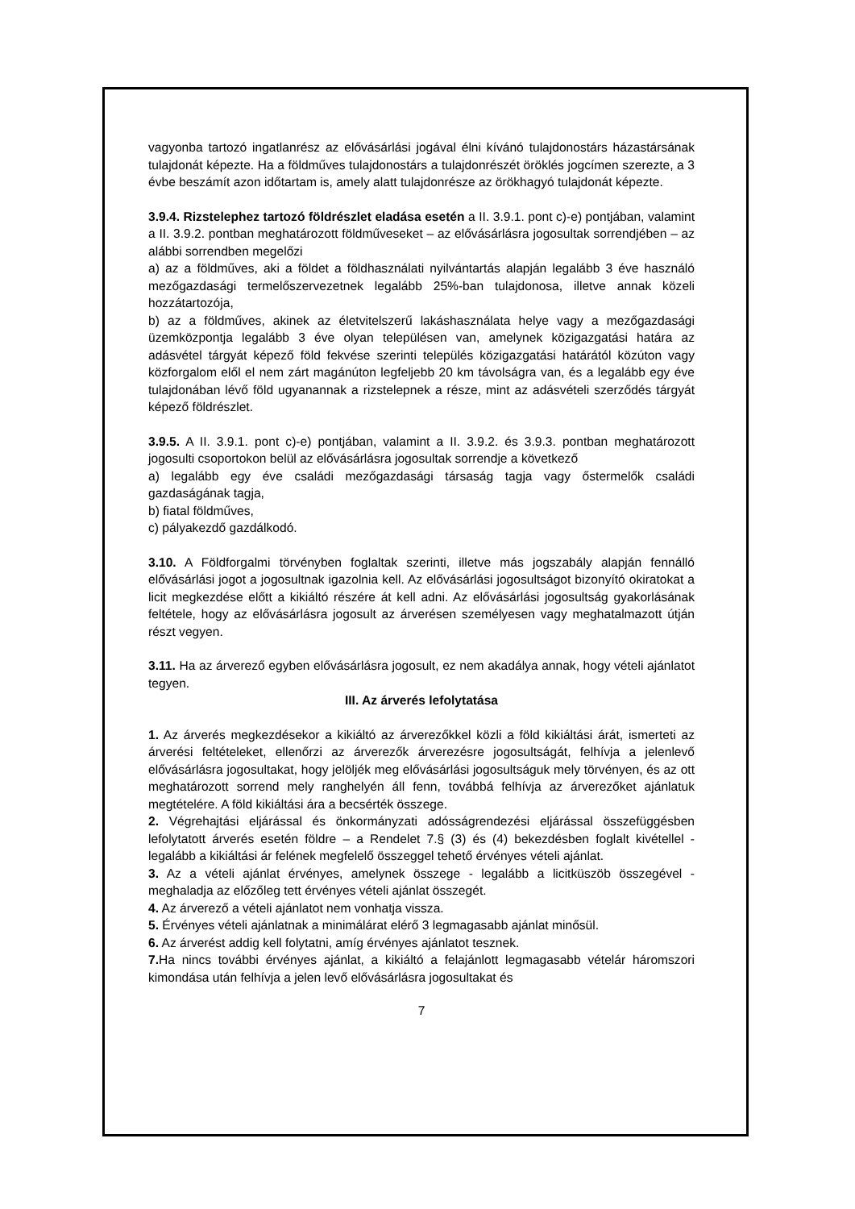vagyonba tartozó ingatlanrész az elővásárlási jogával élni kívánó tulajdonostárs házastársának tulajdonát képezte. Ha a földműves tulajdonostárs a tulajdonrészét öröklés jogcímen szerezte, a 3 évbe beszámít azon időtartam is, amely alatt tulajdonrésze az örökhagyó tulajdonát képezte.
3.9.4. Rizstelephez tartozó földrészlet eladása esetén a II. 3.9.1. pont c)-e) pontjában, valamint a II. 3.9.2. pontban meghatározott földműveseket – az elővásárlásra jogosultak sorrendjében – az alábbi sorrendben megelőzi
a) az a földműves, aki a földet a földhasználati nyilvántartás alapján legalább 3 éve használó mezőgazdasági termelőszervezetnek legalább 25%-ban tulajdonosa, illetve annak közeli hozzátartozója,
b) az a földműves, akinek az életvitelszerű lakáshasználata helye vagy a mezőgazdasági üzemközpontja legalább 3 éve olyan településen van, amelynek közigazgatási határa az adásvétel tárgyát képező föld fekvése szerinti település közigazgatási határától közúton vagy közforgalom elől el nem zárt magánúton legfeljebb 20 km távolságra van, és a legalább egy éve tulajdonában lévő föld ugyanannak a rizstelepnek a része, mint az adásvételi szerződés tárgyát képező földrészlet.
3.9.5. A II. 3.9.1. pont c)-e) pontjában, valamint a II. 3.9.2. és 3.9.3. pontban meghatározott jogosulti csoportokon belül az elővásárlásra jogosultak sorrendje a következő
a) legalább egy éve családi mezőgazdasági társaság tagja vagy őstermelők családi gazdaságának tagja,
b) fiatal földműves,
c) pályakezdő gazdálkodó.
3.10. A Földforgalmi törvényben foglaltak szerinti, illetve más jogszabály alapján fennálló elővásárlási jogot a jogosultnak igazolnia kell. Az elővásárlási jogosultságot bizonyító okiratokat a licit megkezdése előtt a kikiáltó részére át kell adni. Az elővásárlási jogosultság gyakorlásának feltétele, hogy az elővásárlásra jogosult az árverésen személyesen vagy meghatalmazott útján részt vegyen.
3.11. Ha az árverező egyben elővásárlásra jogosult, ez nem akadálya annak, hogy vételi ajánlatot tegyen.
III. Az árverés lefolytatása
1. Az árverés megkezdésekor a kikiáltó az árverezőkkel közli a föld kikiáltási árát, ismerteti az árverési feltételeket, ellenőrzi az árverezők árverezésre jogosultságát, felhívja a jelenlevő elővásárlásra jogosultakat, hogy jelöljék meg elővásárlási jogosultságuk mely törvényen, és az ott meghatározott sorrend mely ranghelyén áll fenn, továbbá felhívja az árverezőket ajánlatuk megtételére. A föld kikiáltási ára a becsérték összege.
2. Végrehajtási eljárással és önkormányzati adósságrendezési eljárással összefüggésben lefolytatott árverés esetén földre – a Rendelet 7.§ (3) és (4) bekezdésben foglalt kivétellel - legalább a kikiáltási ár felének megfelelő összeggel tehető érvényes vételi ajánlat.
3. Az a vételi ajánlat érvényes, amelynek összege - legalább a licitküszöb összegével - meghaladja az előzőleg tett érvényes vételi ajánlat összegét.
4. Az árverező a vételi ajánlatot nem vonhatja vissza.
5. Érvényes vételi ajánlatnak a minimálárat elérő 3 legmagasabb ajánlat minősül.
6. Az árverést addig kell folytatni, amíg érvényes ajánlatot tesznek.
7. Ha nincs további érvényes ajánlat, a kikiáltó a felajánlott legmagasabb vételár háromszori kimondása után felhívja a jelen levő elővásárlásra jogosultakat és
7